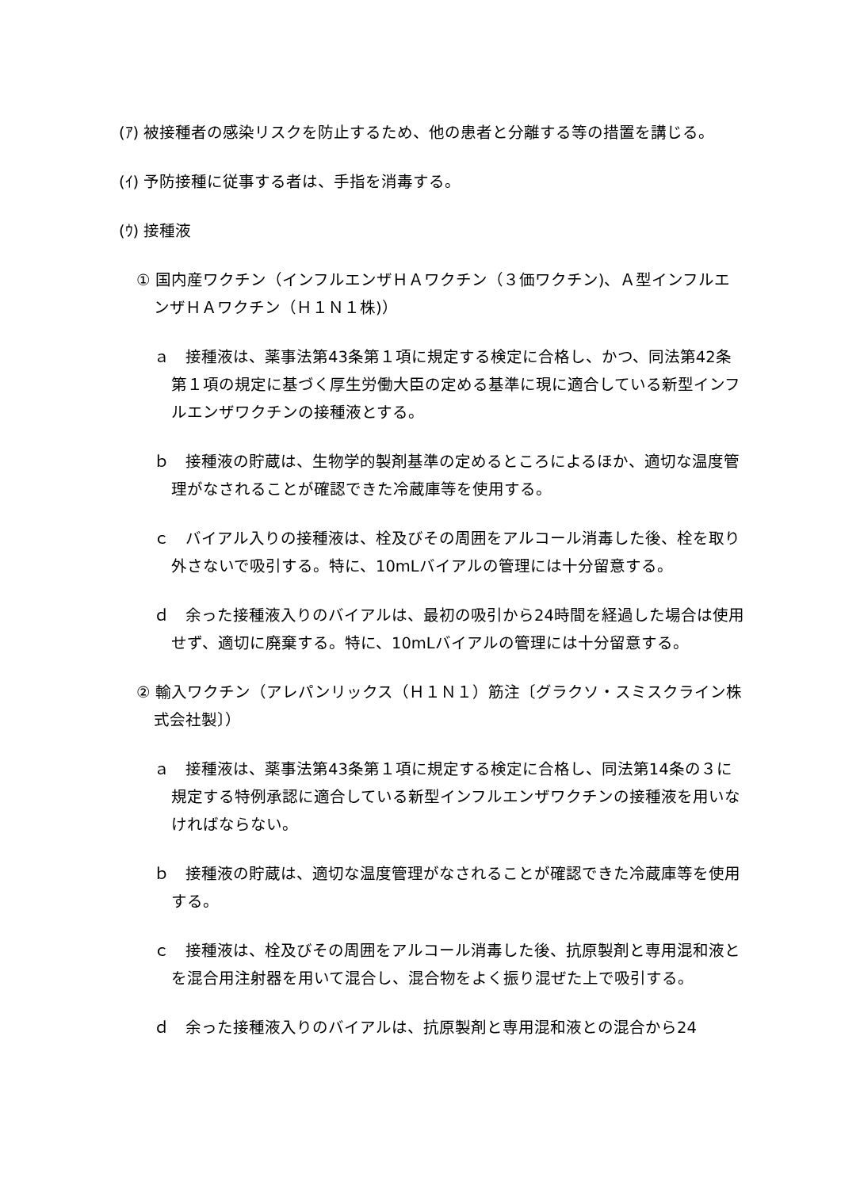(ｱ) 被接種者の感染リスクを防止するため、他の患者と分離する等の措置を講じる。
(ｲ) 予防接種に従事する者は、手指を消毒する。
(ｳ) 接種液
① 国内産ワクチン（インフルエンザＨＡワクチン（３価ワクチン)、Ａ型インフルエンザＨＡワクチン（Ｈ１Ｎ１株)）
ａ　接種液は、薬事法第43条第１項に規定する検定に合格し、かつ、同法第42条第１項の規定に基づく厚生労働大臣の定める基準に現に適合している新型インフルエンザワクチンの接種液とする。
ｂ　接種液の貯蔵は、生物学的製剤基準の定めるところによるほか、適切な温度管理がなされることが確認できた冷蔵庫等を使用する。
ｃ　バイアル入りの接種液は、栓及びその周囲をアルコール消毒した後、栓を取り外さないで吸引する。特に、10mLバイアルの管理には十分留意する。
ｄ　余った接種液入りのバイアルは、最初の吸引から24時間を経過した場合は使用せず、適切に廃棄する。特に、10mLバイアルの管理には十分留意する。
② 輸入ワクチン（アレパンリックス（Ｈ１Ｎ１）筋注〔グラクソ・スミスクライン株式会社製〕）
ａ　接種液は、薬事法第43条第１項に規定する検定に合格し、同法第14条の３に規定する特例承認に適合している新型インフルエンザワクチンの接種液を用いなければならない。
ｂ　接種液の貯蔵は、適切な温度管理がなされることが確認できた冷蔵庫等を使用する。
ｃ　接種液は、栓及びその周囲をアルコール消毒した後、抗原製剤と専用混和液とを混合用注射器を用いて混合し、混合物をよく振り混ぜた上で吸引する。
ｄ　余った接種液入りのバイアルは、抗原製剤と専用混和液との混合から24